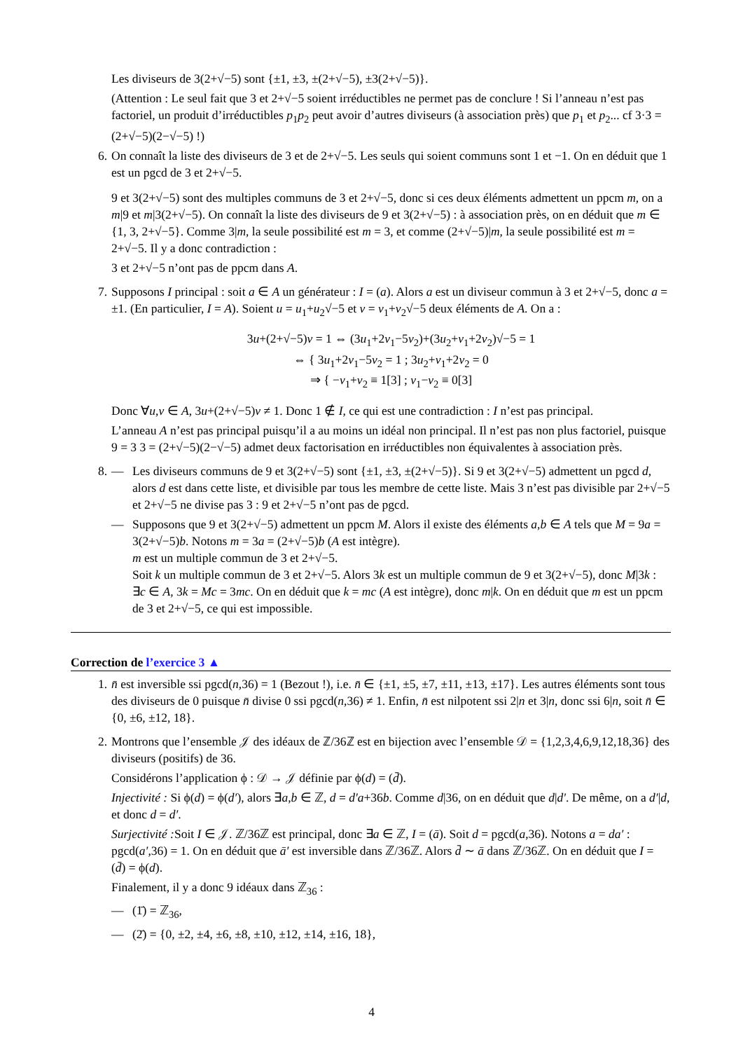Les diviseurs de 3(2+√−5) sont {±1, ±3, ±(2+√−5), ±3(2+√−5)}.
(Attention : Le seul fait que 3 et 2+√−5 soient irréductibles ne permet pas de conclure ! Si l’anneau n’est pas factoriel, un produit d’irréductibles p<sub>1</sub>p<sub>2</sub> peut avoir d’autres diviseurs (à association près) que p<sub>1</sub> et p<sub>2</sub>... cf 3·3 = (2+√−5)(2−√−5) !)
6. On connaît la liste des diviseurs de 3 et de 2+√−5. Les seuls qui soient communs sont 1 et −1. On en déduit que 1 est un pgcd de 3 et 2+√−5.
9 et 3(2+√−5) sont des multiples communs de 3 et 2+√−5, donc si ces deux éléments admettent un ppcm m, on a m|9 et m|3(2+√−5). On connaît la liste des diviseurs de 9 et 3(2+√−5) : à association près, on en déduit que m ∈ {1, 3, 2+√−5}. Comme 3|m, la seule possibilité est m = 3, et comme (2+√−5)|m, la seule possibilité est m = 2+√−5. Il y a donc contradiction :
3 et 2+√−5 n’ont pas de ppcm dans A.
7. Supposons I principal : soit a ∈ A un générateur : I = (a). Alors a est un diviseur commun à 3 et 2+√−5, donc a = ±1. (En particulier, I = A). Soient u = u<sub>1</sub>+u<sub>2</sub>√−5 et v = v<sub>1</sub>+v<sub>2</sub>√−5 deux éléments de A. On a :
3u+(2+√−5)v = 1 ⇔ (3u<sub>1</sub>+2v<sub>1</sub>−5v<sub>2</sub>)+(3u<sub>2</sub>+v<sub>1</sub>+2v<sub>2</sub>)√−5 = 1
⇔ { 3u<sub>1</sub>+2v<sub>1</sub>−5v<sub>2</sub> = 1 ; 3u<sub>2</sub>+v<sub>1</sub>+2v<sub>2</sub> = 0
⇒ { −v<sub>1</sub>+v<sub>2</sub> ≡ 1[3] ; v<sub>1</sub>−v<sub>2</sub> ≡ 0[3]
Donc ∀u,v ∈ A, 3u+(2+√−5)v ≠ 1. Donc 1 ∉ I, ce qui est une contradiction : I n’est pas principal.
L’anneau A n’est pas principal puisqu’il a au moins un idéal non principal. Il n’est pas non plus factoriel, puisque 9 = 3 3 = (2+√−5)(2−√−5) admet deux factorisation en irréductibles non équivalentes à association près.
8. — Les diviseurs communs de 9 et 3(2+√−5) sont {±1, ±3, ±(2+√−5)}. Si 9 et 3(2+√−5) admettent un pgcd d, alors d est dans cette liste, et divisible par tous les membre de cette liste. Mais 3 n’est pas divisible par 2+√−5 et 2+√−5 ne divise pas 3 : 9 et 2+√−5 n’ont pas de pgcd.
— Supposons que 9 et 3(2+√−5) admettent un ppcm M. Alors il existe des éléments a,b ∈ A tels que M = 9a = 3(2+√−5)b. Notons m = 3a = (2+√−5)b (A est intègre).
m est un multiple commun de 3 et 2+√−5.
Soit k un multiple commun de 3 et 2+√−5. Alors 3k est un multiple commun de 9 et 3(2+√−5), donc M|3k : ∃c ∈ A, 3k = Mc = 3mc. On en déduit que k = mc (A est intègre), donc m|k. On en déduit que m est un ppcm de 3 et 2+√−5, ce qui est impossible.
Correction de l’exercice 3 ▲
1. n̄ est inversible ssi pgcd(n,36) = 1 (Bezout !), i.e. n̄ ∈ {±1, ±5, ±7, ±11, ±13, ±17}. Les autres éléments sont tous des diviseurs de 0 puisque n̄ divise 0 ssi pgcd(n,36) ≠ 1. Enfin, n̄ est nilpotent ssi 2|n et 3|n, donc ssi 6|n, soit n̄ ∈ {0, ±6, ±12, 18}.
2. Montrons que l’ensemble 𝒥 des idéaux de ℤ/36ℤ est en bijection avec l’ensemble 𝒟 = {1,2,3,4,6,9,12,18,36} des diviseurs (positifs) de 36.
Considérons l’application ϕ : 𝒟 → 𝒥 définie par ϕ(d) = (d̄).
Injectivité : Si ϕ(d) = ϕ(d′), alors ∃a,b ∈ ℤ, d = d′a+36b. Comme d|36, on en déduit que d|d′. De même, on a d′|d, et donc d = d′.
Surjectivité : Soit I ∈ 𝒥. ℤ/36ℤ est principal, donc ∃a ∈ ℤ, I = (ā). Soit d = pgcd(a,36). Notons a = da′ : pgcd(a′,36) = 1. On en déduit que ā′ est inversible dans ℤ/36ℤ. Alors d̄ ∼ ā dans ℤ/36ℤ. On en déduit que I = (d̄) = ϕ(d).
Finalement, il y a donc 9 idéaux dans ℤ<sub>36</sub> :
— (1̄) = ℤ<sub>36</sub>,
— (2̄) = {0, ±2, ±4, ±6, ±8, ±10, ±12, ±14, ±16, 18},
4